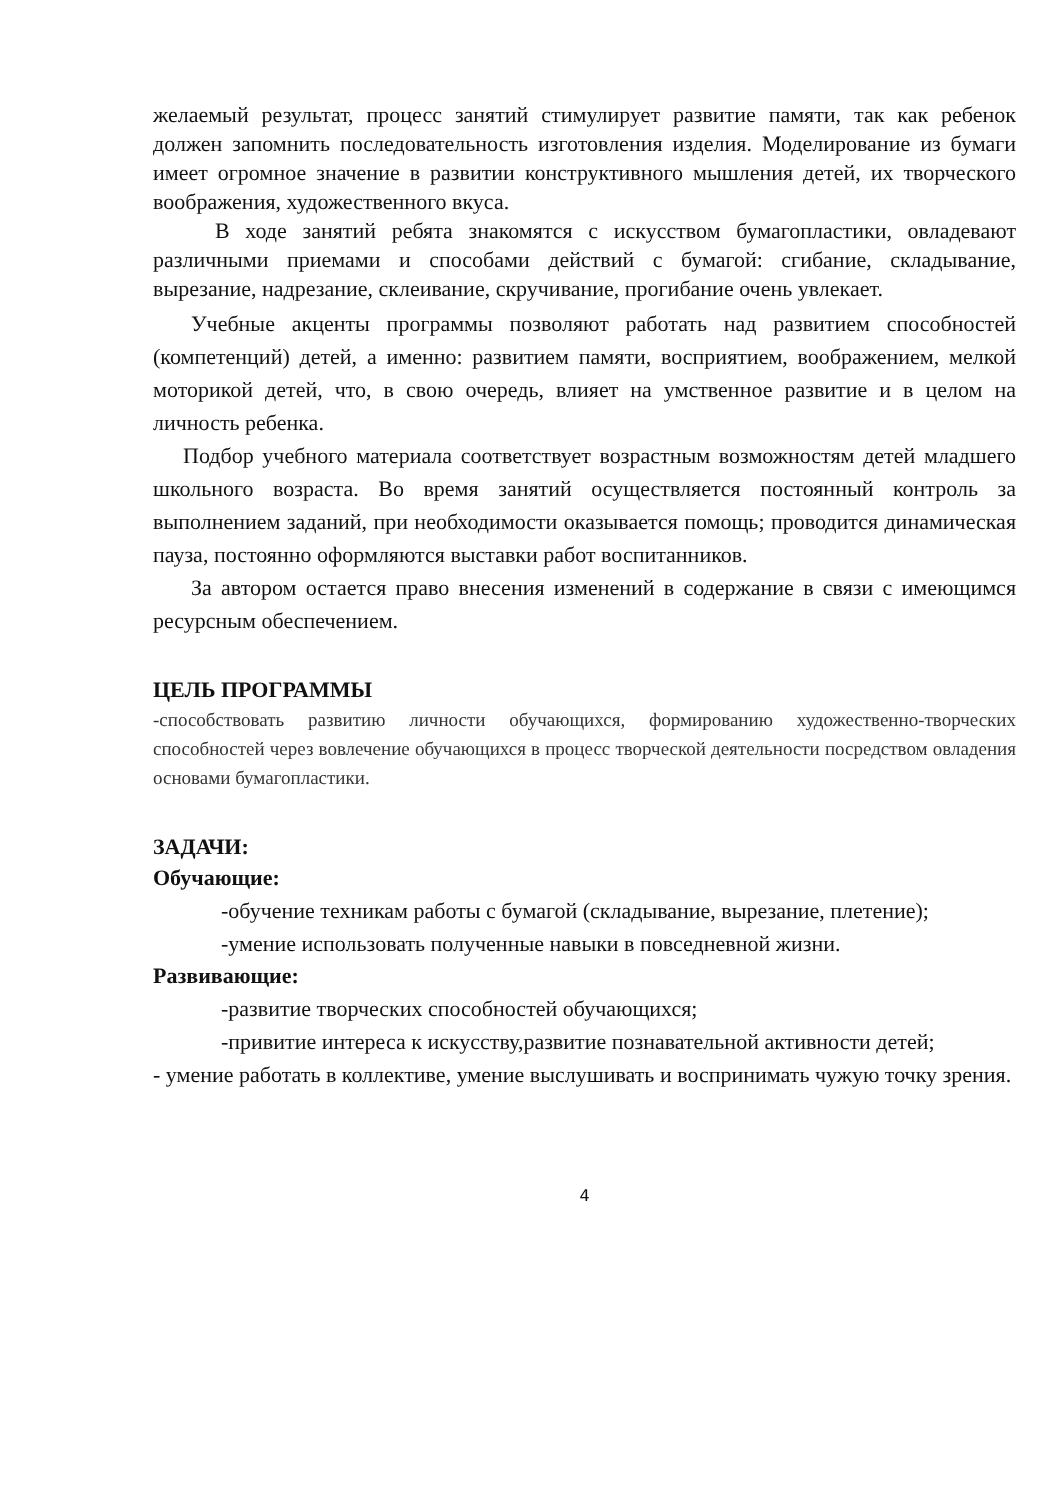желаемый результат, процесс занятий стимулирует развитие памяти, так как ребенок должен запомнить последовательность изготовления изделия. Моделирование из бумаги имеет огромное значение в развитии конструктивного мышления детей, их творческого воображения, художественного вкуса.
В ходе занятий ребята знакомятся с искусством бумагопластики, овладевают различными приемами и способами действий с бумагой: сгибание, складывание, вырезание, надрезание, склеивание, скручивание, прогибание очень увлекает.
Учебные акценты программы позволяют работать над развитием способностей (компетенций) детей, а именно: развитием памяти, восприятием, воображением, мелкой моторикой детей, что, в свою очередь, влияет на умственное развитие и в целом на личность ребенка.
Подбор учебного материала соответствует возрастным возможностям детей младшего школьного возраста. Во время занятий осуществляется постоянный контроль за выполнением заданий, при необходимости оказывается помощь; проводится динамическая пауза, постоянно оформляются выставки работ воспитанников.
За автором остается право внесения изменений в содержание в связи с имеющимся ресурсным обеспечением.
ЦЕЛЬ ПРОГРАММЫ
-способствовать развитию личности обучающихся, формированию художественно-творческих способностей через вовлечение обучающихся в процесс творческой деятельности посредством овладения основами бумагопластики.
ЗАДАЧИ:
Обучающие:
-обучение техникам работы с бумагой (складывание, вырезание, плетение);
-умение использовать полученные навыки в повседневной жизни.
Развивающие:
-развитие творческих способностей обучающихся;
-привитие интереса к искусству,развитие познавательной активности детей;
- умение работать в коллективе, умение выслушивать и воспринимать чужую точку зрения.
4